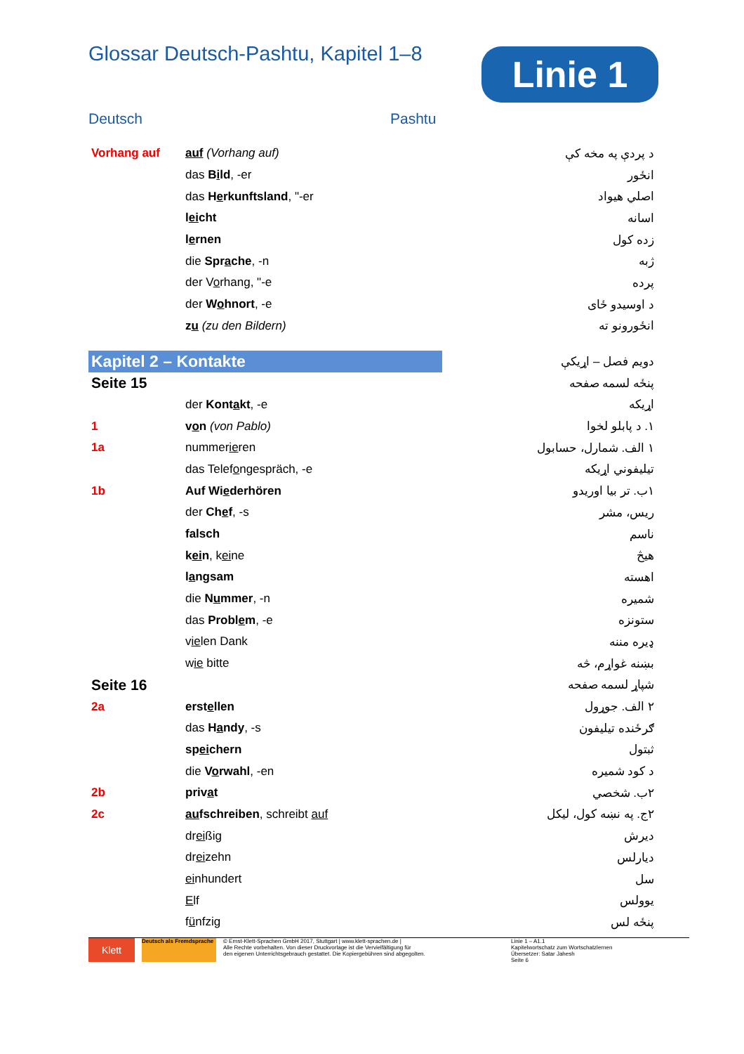Glossar Deutsch-Pashtu, Kapitel 1–8
Linie 1
Deutsch Pashtu
| Vorhang auf | auf (Vorhang auf) | د پردې په مخه کې |
| | das B i ld , -er | انځور |
| | das H e rkunftsland , "-er | اصلي هیواد |
| | l ei cht | اسانه |
| | l e rnen | زده کول |
| | die Spr a che , -n | ژبه |
| | der V o rhang, "-e | پرده |
| | der W o hnort , -e | د اوسیدو ځای |
| | z u (zu den Bildern) | انځورونو ته |
| Kapitel 2 – Kontakte | | دویم فصل – اړیکې |
| Seite 15 | | پنځه لسمه صفحه |
| | der Kont a kt , -e | اړیکه |
| 1 | v o n (von Pablo) | ۱. د پابلو لخوا |
| 1a | nummer ie ren | ۱ الف. شمارل، حسابول |
| | das Telef o ngespräch, -e | تیلیفوني اړیکه |
| 1b | Auf Wi e derhören | ۱ب. تر بیا اوریدو |
| | der Ch e f , -s | ریس، مشر |
| | falsch | ناسم |
| | k ei n , k ei ne | هیڅ |
| | l a ngsam | اهسته |
| | die N u mmer , -n | شمیره |
| | das Probl e m , -e | ستونزه |
| | v ie len Dank | ډیره مننه |
| | w ie bitte | بښنه غواړم، څه |
| Seite 16 | | شپاړ لسمه صفحه |
| 2a | erst e llen | ۲ الف. جوړول |
| | das H a ndy , -s | ګرځنده تیلیفون |
| | sp ei chern | ثبتول |
| | die V o rwahl , -en | د کود شمیره |
| 2b | priv a t | ۲ب. شخصي |
| 2c | au fschreiben , schreibt auf | ۲ج. په نښه کول، لیکل |
| | dr ei ßig | دیرش |
| | dr ei zehn | دیارلس |
| | ei nhundert | سل |
| | E lf | یوولس |
| | f ü nfzig | پنځه لس |
Klett
Deutsch als Fremdsprache
© Ernst-Klett-Sprachen GmbH 2017, Stuttgart | www.klett-sprachen.de |
Alle Rechte vorbehalten. Von dieser Druckvorlage ist die Vervielfältigung für
den eigenen Unterrichtsgebrauch gestattet. Die Kopiergebühren sind abgegolten.
Linie 1 – A1.1
Kapitelwortschatz zum Wortschatzlernen
Übersetzer: Satar Jahesh
Seite 6